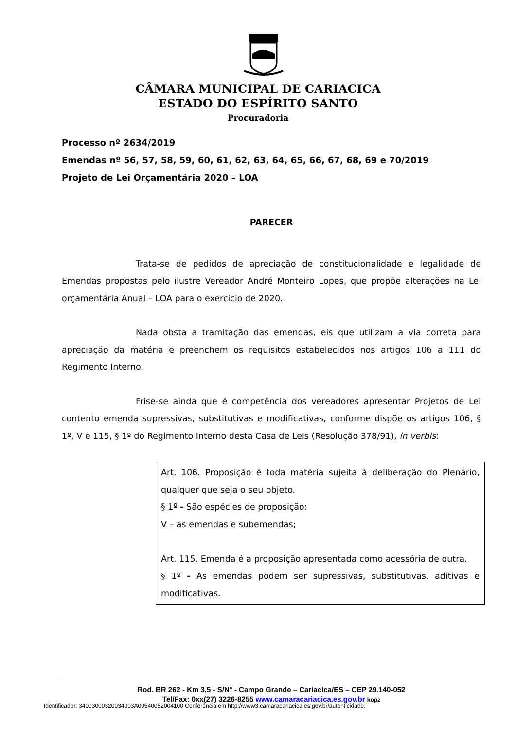CÂMARA MUNICIPAL DE CARIACICA
ESTADO DO ESPÍRITO SANTO
Procuradoria
Processo nº 2634/2019
Emendas nº 56, 57, 58, 59, 60, 61, 62, 63, 64, 65, 66, 67, 68, 69 e 70/2019
Projeto de Lei Orçamentária 2020 – LOA
PARECER
Trata-se de pedidos de apreciação de constitucionalidade e legalidade de Emendas propostas pelo ilustre Vereador André Monteiro Lopes, que propõe alterações na Lei orçamentária Anual – LOA para o exercício de 2020.
Nada obsta a tramitação das emendas, eis que utilizam a via correta para apreciação da matéria e preenchem os requisitos estabelecidos nos artigos 106 a 111 do Regimento Interno.
Frise-se ainda que é competência dos vereadores apresentar Projetos de Lei contento emenda supressivas, substitutivas e modificativas, conforme dispõe os artigos 106, § 1º, V e 115, § 1º do Regimento Interno desta Casa de Leis (Resolução 378/91), in verbis:
Art. 106. Proposição é toda matéria sujeita à deliberação do Plenário, qualquer que seja o seu objeto.
§ 1º - São espécies de proposição:
V – as emendas e subemendas;
Art. 115. Emenda é a proposição apresentada como acessória de outra.
§ 1º - As emendas podem ser supressivas, substitutivas, aditivas e modificativas.
Rod. BR 262 - Km 3,5 - S/N° - Campo Grande – Cariacica/ES – CEP 29.140-052
Tel/Fax: 0xx(27) 3226-8255 www.camaracariacica.es.gov.br kopz
Identificador: 34003000320034003A00540052004100 Conferência em http://www3.camaracariacica.es.gov.br/autenticidade.